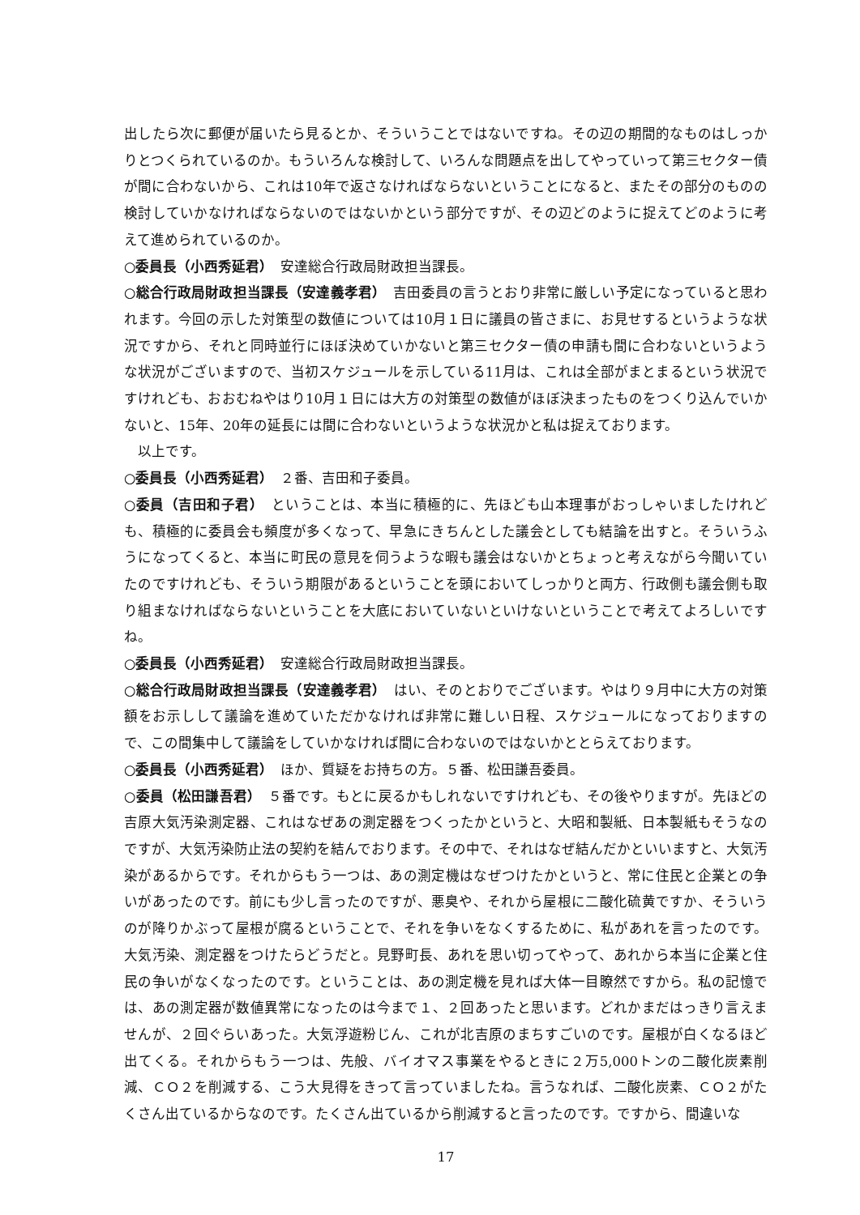出したら次に郵便が届いたら見るとか、そういうことではないですね。その辺の期間的なものはしっかりとつくられているのか。もういろんな検討して、いろんな問題点を出してやっていって第三セクター債が間に合わないから、これは10年で返さなければならないということになると、またその部分のものの検討していかなければならないのではないかという部分ですが、その辺どのように捉えてどのように考えて進められているのか。
○委員長（小西秀延君）　安達総合行政局財政担当課長。
○総合行政局財政担当課長（安達義孝君）　吉田委員の言うとおり非常に厳しい予定になっていると思われます。今回の示した対策型の数値については10月１日に議員の皆さまに、お見せするというような状況ですから、それと同時並行にほぼ決めていかないと第三セクター債の申請も間に合わないというような状況がございますので、当初スケジュールを示している11月は、これは全部がまとまるという状況ですけれども、おおむねやはり10月１日には大方の対策型の数値がほぼ決まったものをつくり込んでいかないと、15年、20年の延長には間に合わないというような状況かと私は捉えております。
　以上です。
○委員長（小西秀延君）　２番、吉田和子委員。
○委員（吉田和子君）　ということは、本当に積極的に、先ほども山本理事がおっしゃいましたけれども、積極的に委員会も頻度が多くなって、早急にきちんとした議会としても結論を出すと。そういうふうになってくると、本当に町民の意見を伺うような暇も議会はないかとちょっと考えながら今聞いていたのですけれども、そういう期限があるということを頭においてしっかりと両方、行政側も議会側も取り組まなければならないということを大底においていないといけないということで考えてよろしいですね。
○委員長（小西秀延君）　安達総合行政局財政担当課長。
○総合行政局財政担当課長（安達義孝君）　はい、そのとおりでございます。やはり９月中に大方の対策額をお示しして議論を進めていただかなければ非常に難しい日程、スケジュールになっておりますので、この間集中して議論をしていかなければ間に合わないのではないかととらえております。
○委員長（小西秀延君）　ほか、質疑をお持ちの方。５番、松田謙吾委員。
○委員（松田謙吾君）　５番です。もとに戻るかもしれないですけれども、その後やりますが。先ほどの吉原大気汚染測定器、これはなぜあの測定器をつくったかというと、大昭和製紙、日本製紙もそうなのですが、大気汚染防止法の契約を結んでおります。その中で、それはなぜ結んだかといいますと、大気汚染があるからです。それからもう一つは、あの測定機はなぜつけたかというと、常に住民と企業との争いがあったのです。前にも少し言ったのですが、悪臭や、それから屋根に二酸化硫黄ですか、そういうのが降りかぶって屋根が腐るということで、それを争いをなくするために、私があれを言ったのです。大気汚染、測定器をつけたらどうだと。見野町長、あれを思い切ってやって、あれから本当に企業と住民の争いがなくなったのです。ということは、あの測定機を見れば大体一目瞭然ですから。私の記憶では、あの測定器が数値異常になったのは今まで１、２回あったと思います。どれかまだはっきり言えませんが、２回ぐらいあった。大気浮遊粉じん、これが北吉原のまちすごいのです。屋根が白くなるほど出てくる。それからもう一つは、先般、バイオマス事業をやるときに２万5,000トンの二酸化炭素削減、ＣＯ２を削減する、こう大見得をきって言っていましたね。言うなれば、二酸化炭素、ＣＯ２がたくさん出ているからなのです。たくさん出ているから削減すると言ったのです。ですから、間違いな
17